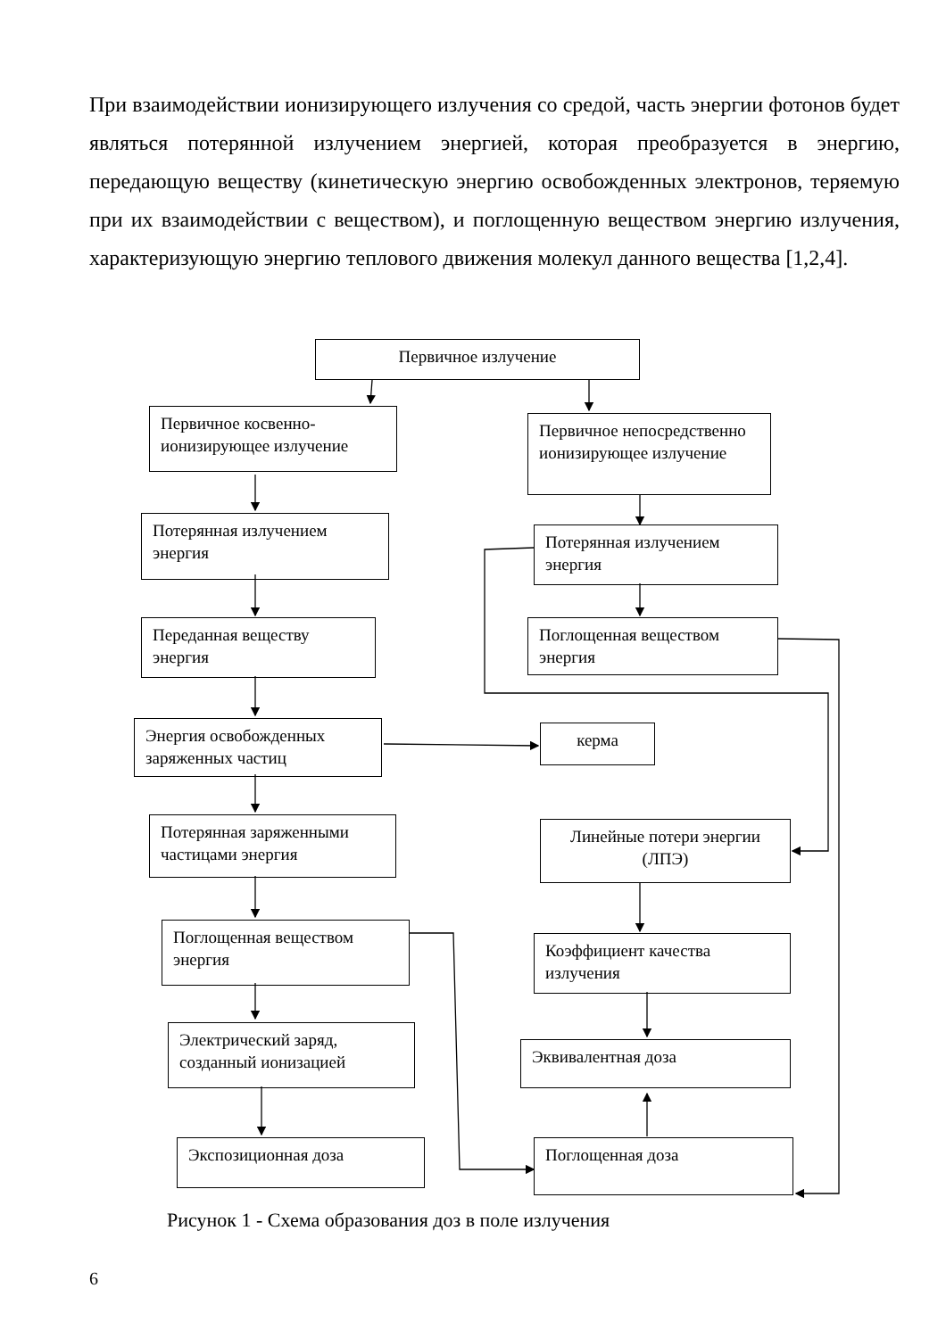При взаимодействии ионизирующего излучения со средой, часть энергии фотонов будет являться потерянной излучением энергией, которая преобразуется в энергию, передающую веществу (кинетическую энергию освобожденных электронов, теряемую при их взаимодействии с веществом), и поглощенную веществом энергию излучения, характеризующую энергию теплового движения молекул данного вещества [1,2,4].
Первичное излучение
Первичное косвенно-ионизирующее излучение
Первичное непосредственно ионизирующее излучение
Потерянная излучением энергия
Потерянная излучением энергия
Переданная веществу энергия
Поглощенная веществом энергия
Энергия освобожденных заряженных частиц
керма
Потерянная заряженными частицами энергия
Линейные потери энергии (ЛПЭ)
Поглощенная веществом энергия
Коэффициент качества излучения
Электрический заряд, созданный ионизацией
Эквивалентная доза
Экспозиционная доза Поглощенная доза
Рисунок 1 - Схема образования доз в поле излучения
6